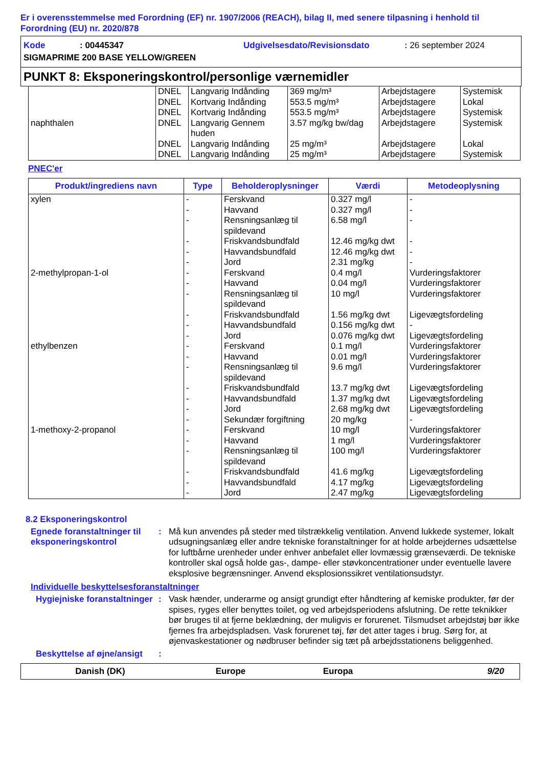Er i overensstemmelse med Forordning (EF) nr. 1907/2006 (REACH), bilag II, med senere tilpasning i henhold til Forordning (EU) nr. 2020/878
Kode: 00445347 Udgivelsesdato/Revisionsdato: 26 september 2024
SIGMAPRIME 200 BASE YELLOW/GREEN
PUNKT 8: Eksponeringskontrol/personlige værnemidler
| | DNEL DNEL DNEL | Langvarig Indånding Kortvarig Indånding Kortvarig Indånding | 369 mg/m³ 553.5 mg/m³ 553.5 mg/m³ | Arbejdstagere Arbejdstagere Arbejdstagere | Systemisk Lokal Systemisk |
| naphthalen | DNEL DNEL DNEL | Langvarig Gennem huden Langvarig Indånding Langvarig Indånding | 3.57 mg/kg bw/dag 25 mg/m³ 25 mg/m³ | Arbejdstagere Arbejdstagere Arbejdstagere | Systemisk Lokal Systemisk |
PNEC'er
| Produkt/ingrediens navn | Type | Beholderoplysninger | Værdi | Metodeoplysning |
| --- | --- | --- | --- | --- |
| xylen | - - - - - - | Ferskvand Havvand Rensningsanlæg til spildevand Friskvandsbundfald Havvandsbundfald Jord | 0.327 mg/l 0.327 mg/l 6.58 mg/l 12.46 mg/kg dwt 12.46 mg/kg dwt 2.31 mg/kg | - - - - - - |
| 2-methylpropan-1-ol | - - - - - - | Ferskvand Havvand Rensningsanlæg til spildevand Friskvandsbundfald Havvandsbundfald Jord | 0.4 mg/l 0.04 mg/l 10 mg/l 1.56 mg/kg dwt 0.156 mg/kg dwt 0.076 mg/kg dwt | Vurderingsfaktorer Vurderingsfaktorer Vurderingsfaktorer Ligevægtsfordeling - Ligevægtsfordeling |
| ethylbenzen | - - - - - - - | Ferskvand Havvand Rensningsanlæg til spildevand Friskvandsbundfald Havvandsbundfald Jord Sekundær forgiftning | 0.1 mg/l 0.01 mg/l 9.6 mg/l 13.7 mg/kg dwt 1.37 mg/kg dwt 2.68 mg/kg dwt 20 mg/kg | Vurderingsfaktorer Vurderingsfaktorer Vurderingsfaktorer Ligevægtsfordeling Ligevægtsfordeling Ligevægtsfordeling - |
| 1-methoxy-2-propanol | - - - - - - | Ferskvand Havvand Rensningsanlæg til spildevand Friskvandsbundfald Havvandsbundfald Jord | 10 mg/l 1 mg/l 100 mg/l 41.6 mg/kg 4.17 mg/kg 2.47 mg/kg | Vurderingsfaktorer Vurderingsfaktorer Vurderingsfaktorer Ligevægtsfordeling Ligevægtsfordeling Ligevægtsfordeling |
8.2 Eksponeringskontrol
Egnede foranstaltninger til eksponeringskontrol: Må kun anvendes på steder med tilstrækkelig ventilation. Anvend lukkede systemer, lokalt udsugningsanlæg eller andre tekniske foranstaltninger for at holde arbejdernes udsættelse for luftbårne urenheder under enhver anbefalet eller lovmæssig grænseværdi. De tekniske kontroller skal også holde gas-, dampe- eller støvkoncentrationer under eventuelle lavere eksplosive begrænsninger. Anvend eksplosionssikret ventilationsudstyr.
Individuelle beskyttelsesforanstaltninger
Hygiejniske foranstaltninger: Vask hænder, underarme og ansigt grundigt efter håndtering af kemiske produkter, før der spises, ryges eller benyttes toilet, og ved arbejdsperiodens afslutning. De rette teknikker bør bruges til at fjerne beklædning, der muligvis er forurenet. Tilsmudset arbejdstøj bør ikke fjernes fra arbejdspladsen. Vask forurenet tøj, før det atter tages i brug. Sørg for, at øjenvaskestationer og nødbruser befinder sig tæt på arbejdsstationens beliggenhed.
Beskyttelse af øjne/ansigt:
Danish (DK) Europe Europa 9/20